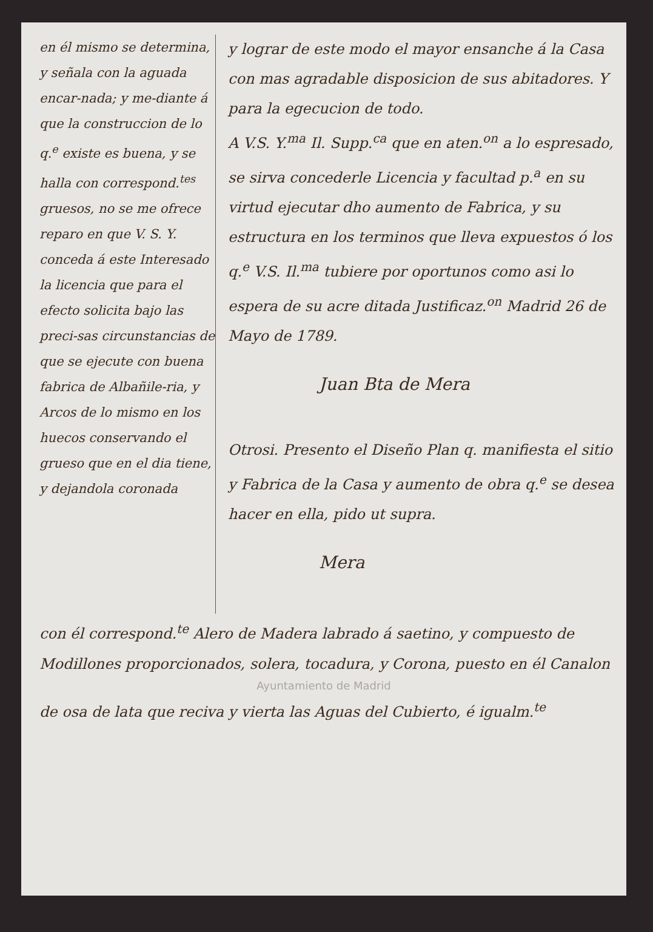en él mismo se determina, y señala con la aguada encar-nada; y me-diante á que la construccion de lo q.<sup>e</sup> existe es buena, y se halla con correspond.<sup>tes</sup> gruesos, no se me ofrece reparo en que V. S. Y. conceda á este Interesado la licencia que para el efecto solicita bajo las preci-sas circunstancias de que se ejecute con buena fabrica de Albañile-ria, y Arcos de lo mismo en los huecos conservando el grueso que en el dia tiene, y dejandola coronada
y lograr de este modo el mayor ensanche á la Casa con mas agradable disposicion de sus abitadores. Y para la egecucion de todo.
A V.S. Y.<sup>ma</sup> Il. Supp.<sup>ca</sup> que en aten.<sup>on</sup> a lo espresado, se sirva concederle Licencia y facultad p.<sup>a</sup> en su virtud ejecutar dho aumento de Fabrica, y su estructura en los terminos que lleva expuestos ó los q.<sup>e</sup> V.S. Il.<sup>ma</sup> tubiere por oportunos como asi lo espera de su acre ditada Justificaz.<sup>on</sup> Madrid 26 de Mayo de 1789.
Juan Bta de Mera
Otrosi. Presento el Diseño Plan q. manifiesta el sitio y Fabrica de la Casa y aumento de obra q.<sup>e</sup> se desea hacer en ella, pido ut supra.
Mera
con él correspond.<sup>te</sup> Alero de Madera labrado á saetino, y compuesto de Modillones proporcionados, solera, tocadura, y Corona, puesto en él Canalon
Ayuntamiento de Madrid
de osa de lata que reciva y vierta las Aguas del Cubierto, é igualm.<sup>te</sup>